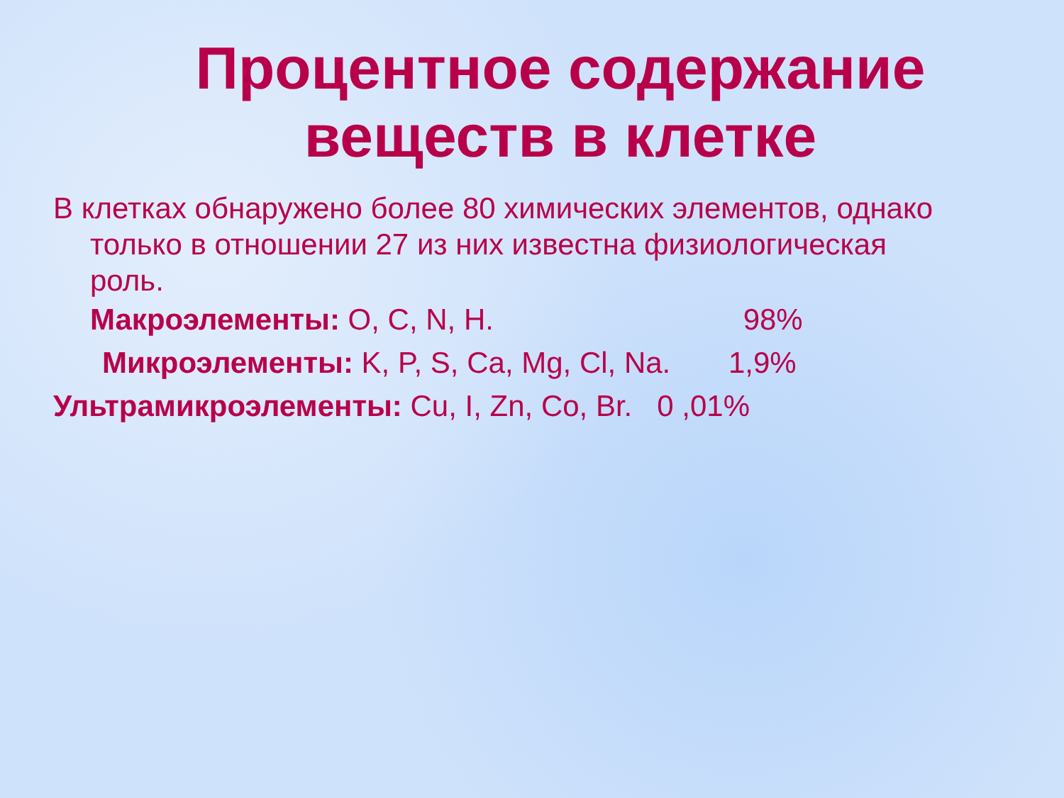Процентное содержание
веществ в клетке
В клетках обнаружено более 80 химических элементов, однако только в отношении 27 из них известна физиологическая роль.
Макроэлементы: O, C, N, H. 98%
Микроэлементы: K, P, S, Ca, Mg, Cl, Na. 1,9%
Ультрамикроэлементы: Cu, I, Zn, Co, Br. 0 ,01%